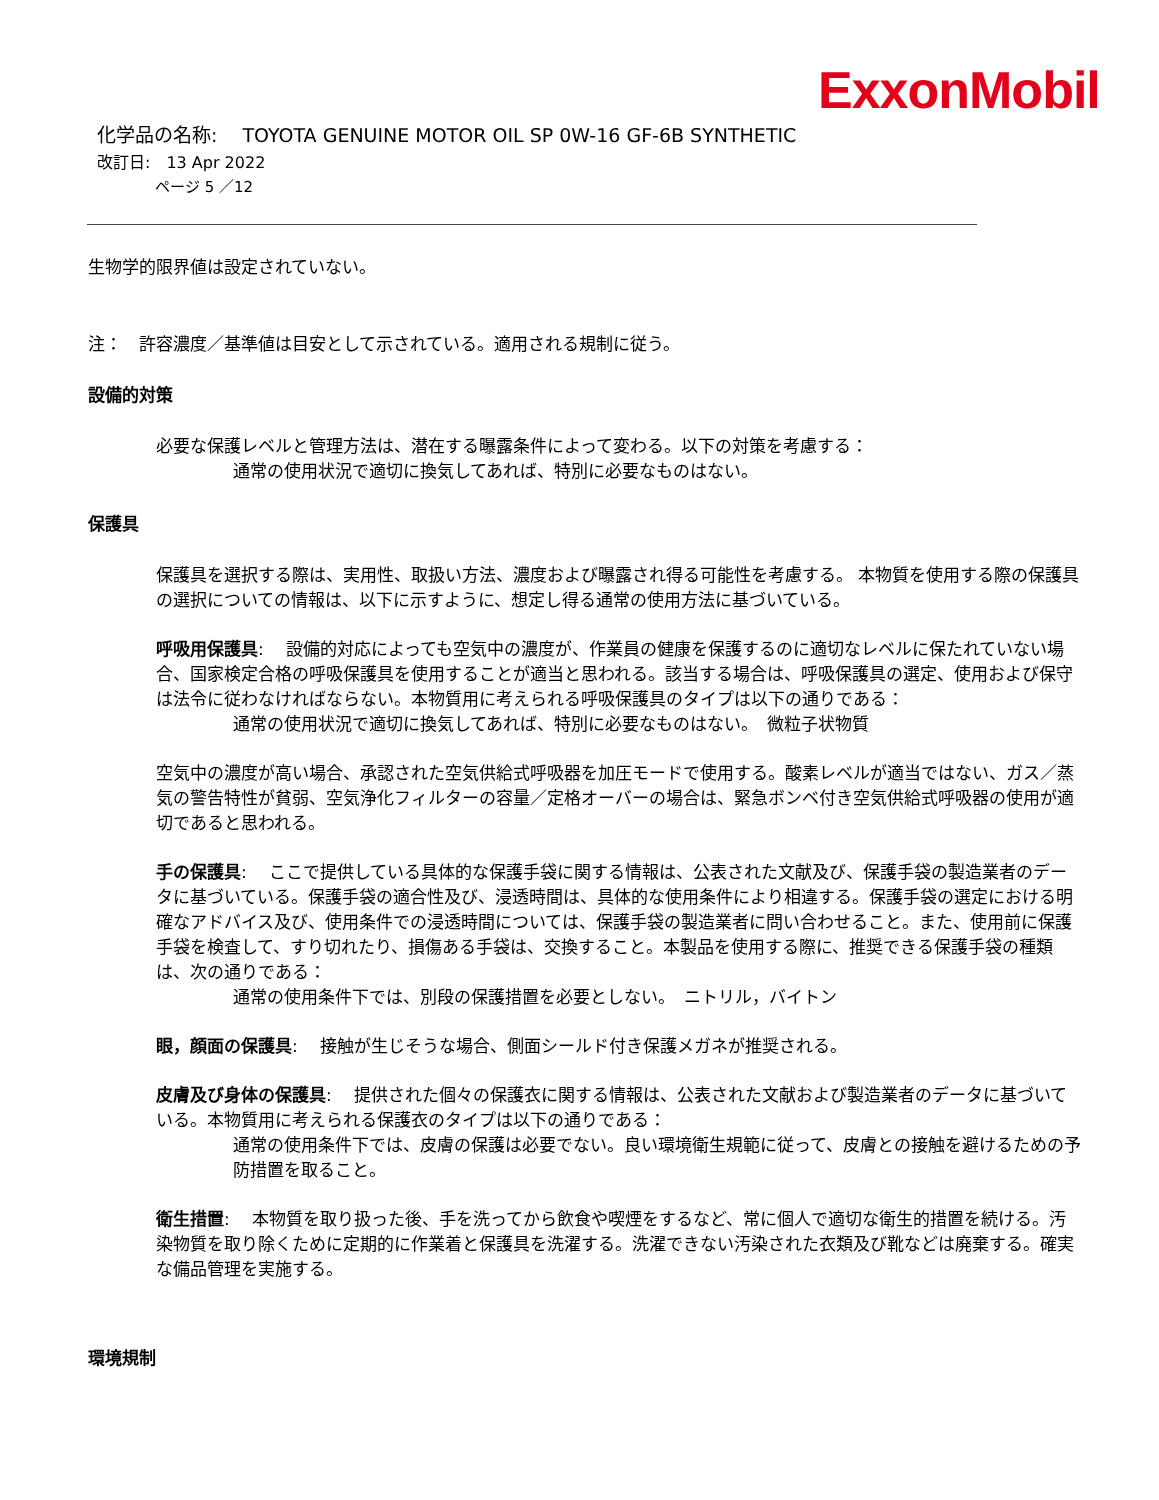ExxonMobil
化学品の名称:　 TOYOTA GENUINE MOTOR OIL SP 0W-16 GF-6B SYNTHETIC
改訂日:　13 Apr 2022
ページ 5 ／12
生物学的限界値は設定されていない。
注：　許容濃度／基準値は目安として示されている。適用される規制に従う。
設備的対策
必要な保護レベルと管理方法は、潜在する曝露条件によって変わる。以下の対策を考慮する：
通常の使用状況で適切に換気してあれば、特別に必要なものはない。
保護具
保護具を選択する際は、実用性、取扱い方法、濃度および曝露され得る可能性を考慮する。 本物質を使用する際の保護具の選択についての情報は、以下に示すように、想定し得る通常の使用方法に基づいている。
呼吸用保護具:　 設備的対応によっても空気中の濃度が、作業員の健康を保護するのに適切なレベルに保たれていない場合、国家検定合格の呼吸保護具を使用することが適当と思われる。該当する場合は、呼吸保護具の選定、使用および保守は法令に従わなければならない。本物質用に考えられる呼吸保護具のタイプは以下の通りである：
通常の使用状況で適切に換気してあれば、特別に必要なものはない。　微粒子状物質
空気中の濃度が高い場合、承認された空気供給式呼吸器を加圧モードで使用する。酸素レベルが適当ではない、ガス／蒸気の警告特性が貧弱、空気浄化フィルターの容量／定格オーバーの場合は、緊急ボンベ付き空気供給式呼吸器の使用が適切であると思われる。
手の保護具:　 ここで提供している具体的な保護手袋に関する情報は、公表された文献及び、保護手袋の製造業者のデータに基づいている。保護手袋の適合性及び、浸透時間は、具体的な使用条件により相違する。保護手袋の選定における明確なアドバイス及び、使用条件での浸透時間については、保護手袋の製造業者に問い合わせること。また、使用前に保護手袋を検査して、すり切れたり、損傷ある手袋は、交換すること。本製品を使用する際に、推奨できる保護手袋の種類は、次の通りである：
通常の使用条件下では、別段の保護措置を必要としない。　ニトリル，バイトン
眼，顔面の保護具:　 接触が生じそうな場合、側面シールド付き保護メガネが推奨される。
皮膚及び身体の保護具:　 提供された個々の保護衣に関する情報は、公表された文献および製造業者のデータに基づいている。本物質用に考えられる保護衣のタイプは以下の通りである：
通常の使用条件下では、皮膚の保護は必要でない。良い環境衛生規範に従って、皮膚との接触を避けるための予防措置を取ること。
衛生措置:　 本物質を取り扱った後、手を洗ってから飲食や喫煙をするなど、常に個人で適切な衛生的措置を続ける。汚染物質を取り除くために定期的に作業着と保護具を洗濯する。洗濯できない汚染された衣類及び靴などは廃棄する。確実な備品管理を実施する。
環境規制